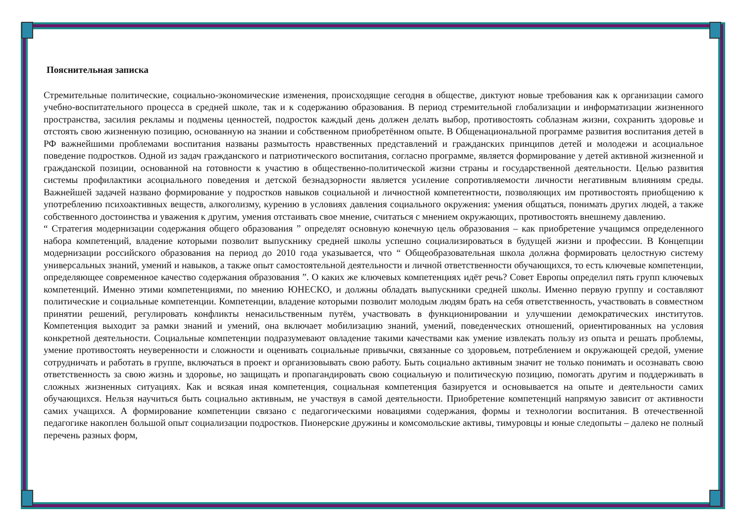Пояснительная записка
Стремительные политические, социально-экономические изменения, происходящие сегодня в обществе, диктуют новые требования как к организации самого учебно-воспитательного процесса в средней школе, так и к содержанию образования. В период стремительной глобализации и информатизации жизненного пространства, засилия рекламы и подмены ценностей, подросток каждый день должен делать выбор, противостоять соблазнам жизни, сохранить здоровье и отстоять свою жизненную позицию, основанную на знании и собственном приобретённом опыте. В Общенациональной программе развития воспитания детей в РФ важнейшими проблемами воспитания названы размытость нравственных представлений и гражданских принципов детей и молодежи и асоциальное поведение подростков. Одной из задач гражданского и патриотического воспитания, согласно программе, является формирование у детей активной жизненной и гражданской позиции, основанной на готовности к участию в общественно-политической жизни страны и государственной деятельности. Целью развития системы профилактики асоциального поведения и детской безнадзорности является усиление сопротивляемости личности негативным влияниям среды. Важнейшей задачей названо формирование у подростков навыков социальной и личностной компетентности, позволяющих им противостоять приобщению к употреблению психоактивных веществ, алкоголизму, курению в условиях давления социального окружения: умения общаться, понимать других людей, а также собственного достоинства и уважения к другим, умения отстаивать свое мнение, считаться с мнением окружающих, противостоять внешнему давлению.
“ Стратегия модернизации содержания общего образования ” определят основную конечную цель образования – как приобретение учащимся определенного набора компетенций, владение которыми позволит выпускнику средней школы успешно социализироваться в будущей жизни и профессии. В Концепции модернизации российского образования на период до 2010 года указывается, что “ Общеобразовательная школа должна формировать целостную систему универсальных знаний, умений и навыков, а также опыт самостоятельной деятельности и личной ответственности обучающихся, то есть ключевые компетенции, определяющее современное качество содержания образования ”. О каких же ключевых компетенциях идёт речь? Совет Европы определил пять групп ключевых компетенций. Именно этими компетенциями, по мнению ЮНЕСКО, и должны обладать выпускники средней школы. Именно первую группу и составляют политические и социальные компетенции. Компетенции, владение которыми позволит молодым людям брать на себя ответственность, участвовать в совместном принятии решений, регулировать конфликты ненасильственным путём, участвовать в функционировании и улучшении демократических институтов. Компетенция выходит за рамки знаний и умений, она включает мобилизацию знаний, умений, поведенческих отношений, ориентированных на условия конкретной деятельности. Социальные компетенции подразумевают овладение такими качествами как умение извлекать пользу из опыта и решать проблемы, умение противостоять неуверенности и сложности и оценивать социальные привычки, связанные со здоровьем, потреблением и окружающей средой, умение сотрудничать и работать в группе, включаться в проект и организовывать свою работу. Быть социально активным значит не только понимать и осознавать свою ответственность за свою жизнь и здоровье, но защищать и пропагандировать свою социальную и политическую позицию, помогать другим и поддерживать в сложных жизненных ситуациях. Как и всякая иная компетенция, социальная компетенция базируется и основывается на опыте и деятельности самих обучающихся. Нельзя научиться быть социально активным, не участвуя в самой деятельности. Приобретение компетенций напрямую зависит от активности самих учащихся. А формирование компетенции связано с педагогическими новациями содержания, формы и технологии воспитания. В отечественной педагогике накоплен большой опыт социализации подростков. Пионерские дружины и комсомольские активы, тимуровцы и юные следопыты – далеко не полный перечень разных форм,